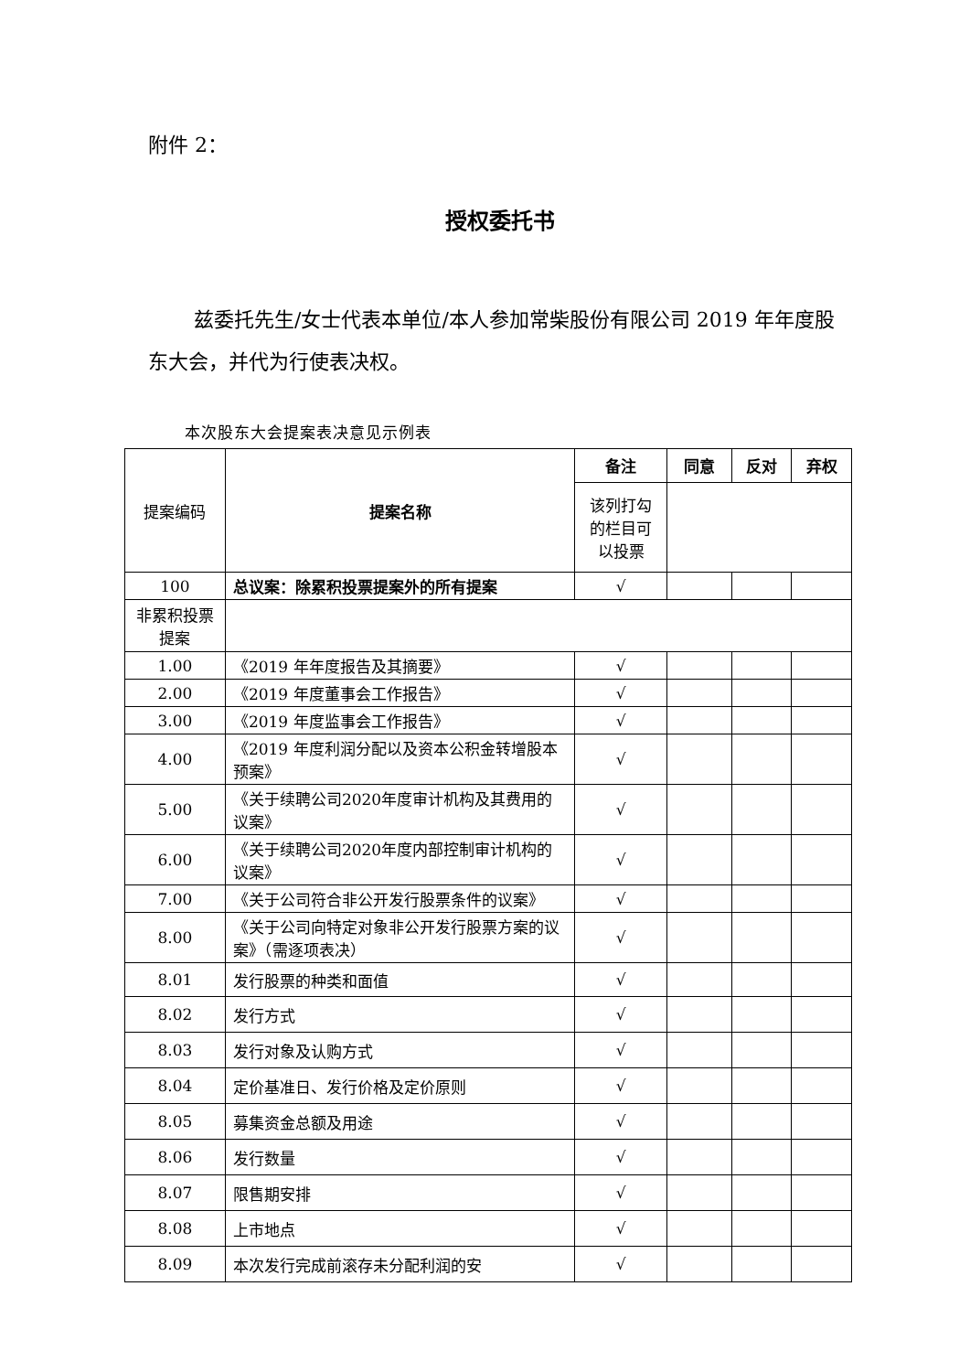附件 2：
授权委托书
兹委托先生/女士代表本单位/本人参加常柴股份有限公司 2019 年年度股东大会，并代为行使表决权。
本次股东大会提案表决意见示例表
| 提案编码 | 提案名称 | 备注 | 同意 | 反对 | 弃权 |
| | | 该列打勾的栏目可以投票 | | | |
| 100 | 总议案：除累积投票提案外的所有提案 | √ | | | |
| 非累积投票提案 | | | | | |
| 1.00 | 《2019 年年度报告及其摘要》 | √ | | | |
| 2.00 | 《2019 年度董事会工作报告》 | √ | | | |
| 3.00 | 《2019 年度监事会工作报告》 | √ | | | |
| 4.00 | 《2019 年度利润分配以及资本公积金转增股本预案》 | √ | | | |
| 5.00 | 《关于续聘公司2020年度审计机构及其费用的议案》 | √ | | | |
| 6.00 | 《关于续聘公司2020年度内部控制审计机构的议案》 | √ | | | |
| 7.00 | 《关于公司符合非公开发行股票条件的议案》 | √ | | | |
| 8.00 | 《关于公司向特定对象非公开发行股票方案的议案》（需逐项表决） | √ | | | |
| 8.01 | 发行股票的种类和面值 | √ | | | |
| 8.02 | 发行方式 | √ | | | |
| 8.03 | 发行对象及认购方式 | √ | | | |
| 8.04 | 定价基准日、发行价格及定价原则 | √ | | | |
| 8.05 | 募集资金总额及用途 | √ | | | |
| 8.06 | 发行数量 | √ | | | |
| 8.07 | 限售期安排 | √ | | | |
| 8.08 | 上市地点 | √ | | | |
| 8.09 | 本次发行完成前滚存未分配利润的安 | √ | | | |